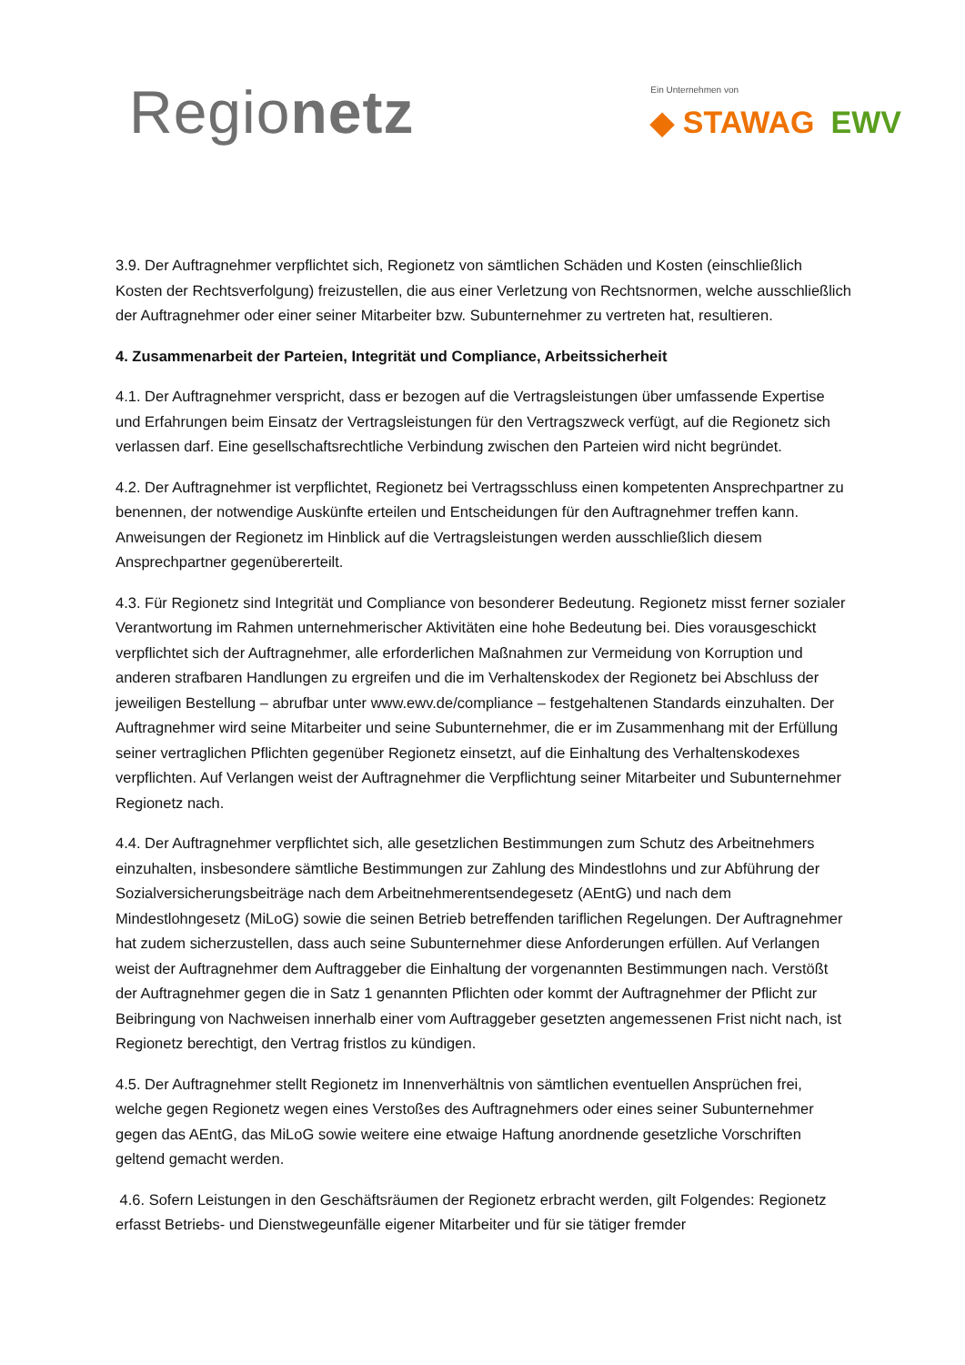Regionetz
Ein Unternehmen von
◆ STAWAG EWV
3.9. Der Auftragnehmer verpflichtet sich, Regionetz von sämtlichen Schäden und Kosten (einschließlich Kosten der Rechtsverfolgung) freizustellen, die aus einer Verletzung von Rechtsnormen, welche ausschließlich der Auftragnehmer oder einer seiner Mitarbeiter bzw. Subunternehmer zu vertreten hat, resultieren.
4. Zusammenarbeit der Parteien, Integrität und Compliance, Arbeitssicherheit
4.1. Der Auftragnehmer verspricht, dass er bezogen auf die Vertragsleistungen über umfassende Expertise und Erfahrungen beim Einsatz der Vertragsleistungen für den Vertragszweck verfügt, auf die Regionetz sich verlassen darf. Eine gesellschaftsrechtliche Verbindung zwischen den Parteien wird nicht begründet.
4.2. Der Auftragnehmer ist verpflichtet, Regionetz bei Vertragsschluss einen kompetenten Ansprechpartner zu benennen, der notwendige Auskünfte erteilen und Entscheidungen für den Auftragnehmer treffen kann. Anweisungen der Regionetz im Hinblick auf die Vertragsleistungen werden ausschließlich diesem Ansprechpartner gegenübererteilt.
4.3. Für Regionetz sind Integrität und Compliance von besonderer Bedeutung. Regionetz misst ferner sozialer Verantwortung im Rahmen unternehmerischer Aktivitäten eine hohe Bedeutung bei. Dies vorausgeschickt verpflichtet sich der Auftragnehmer, alle erforderlichen Maßnahmen zur Vermeidung von Korruption und anderen strafbaren Handlungen zu ergreifen und die im Verhaltenskodex der Regionetz bei Abschluss der jeweiligen Bestellung – abrufbar unter www.ewv.de/compliance – festgehaltenen Standards einzuhalten. Der Auftragnehmer wird seine Mitarbeiter und seine Subunternehmer, die er im Zusammenhang mit der Erfüllung seiner vertraglichen Pflichten gegenüber Regionetz einsetzt, auf die Einhaltung des Verhaltenskodexes verpflichten. Auf Verlangen weist der Auftragnehmer die Verpflichtung seiner Mitarbeiter und Subunternehmer Regionetz nach.
4.4. Der Auftragnehmer verpflichtet sich, alle gesetzlichen Bestimmungen zum Schutz des Arbeitnehmers einzuhalten, insbesondere sämtliche Bestimmungen zur Zahlung des Mindestlohns und zur Abführung der Sozialversicherungsbeiträge nach dem Arbeitnehmerentsendegesetz (AEntG) und nach dem Mindestlohngesetz (MiLoG) sowie die seinen Betrieb betreffenden tariflichen Regelungen. Der Auftragnehmer hat zudem sicherzustellen, dass auch seine Subunternehmer diese Anforderungen erfüllen. Auf Verlangen weist der Auftragnehmer dem Auftraggeber die Einhaltung der vorgenannten Bestimmungen nach. Verstößt der Auftragnehmer gegen die in Satz 1 genannten Pflichten oder kommt der Auftragnehmer der Pflicht zur Beibringung von Nachweisen innerhalb einer vom Auftraggeber gesetzten angemessenen Frist nicht nach, ist Regionetz berechtigt, den Vertrag fristlos zu kündigen.
4.5. Der Auftragnehmer stellt Regionetz im Innenverhältnis von sämtlichen eventuellen Ansprüchen frei, welche gegen Regionetz wegen eines Verstoßes des Auftragnehmers oder eines seiner Subunternehmer gegen das AEntG, das MiLoG sowie weitere eine etwaige Haftung anordnende gesetzliche Vorschriften geltend gemacht werden.
4.6. Sofern Leistungen in den Geschäftsräumen der Regionetz erbracht werden, gilt Folgendes: Regionetz erfasst Betriebs- und Dienstwegeunfälle eigener Mitarbeiter und für sie tätiger fremder